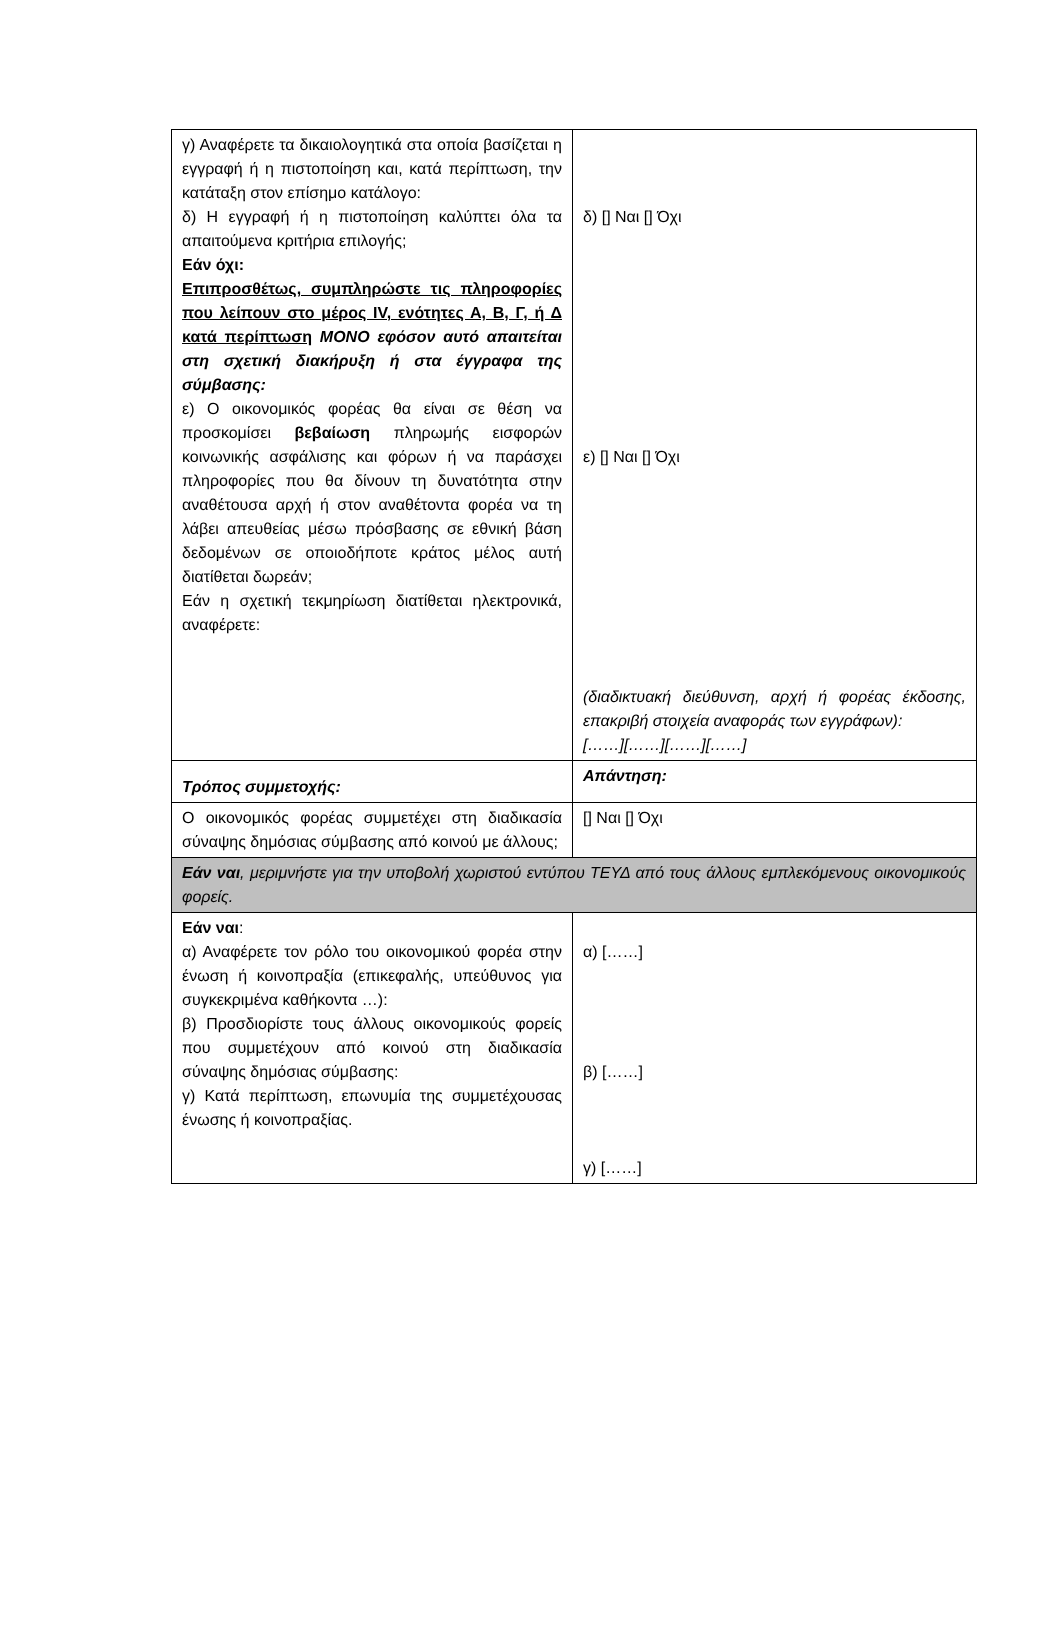| γ) Αναφέρετε τα δικαιολογητικά στα οποία βασίζεται η εγγραφή ή η πιστοποίηση και, κατά περίπτωση, την κατάταξη στον επίσημο κατάλογο: δ) Η εγγραφή ή η πιστοποίηση καλύπτει όλα τα απαιτούμενα κριτήρια επιλογής; Εάν όχι: Επιπροσθέτως, συμπληρώστε τις πληροφορίες που λείπουν στο μέρος IV, ενότητες Α, Β, Γ, ή Δ κατά περίπτωση ΜΟΝΟ εφόσον αυτό απαιτείται στη σχετική διακήρυξη ή στα έγγραφα της σύμβασης: ε) Ο οικονομικός φορέας θα είναι σε θέση να προσκομίσει βεβαίωση πληρωμής εισφορών κοινωνικής ασφάλισης και φόρων ή να παράσχει πληροφορίες που θα δίνουν τη δυνατότητα στην αναθέτουσα αρχή ή στον αναθέτοντα φορέα να τη λάβει απευθείας μέσω πρόσβασης σε εθνική βάση δεδομένων σε οποιοδήποτε κράτος μέλος αυτή διατίθεται δωρεάν; Εάν η σχετική τεκμηρίωση διατίθεται ηλεκτρονικά, αναφέρετε: | δ) [] Ναι [] Όχι ε) [] Ναι [] Όχι (διαδικτυακή διεύθυνση, αρχή ή φορέας έκδοσης, επακριβή στοιχεία αναφοράς των εγγράφων): [……][……][……][……] |
| Τρόπος συμμετοχής: | Απάντηση: |
| Ο οικονομικός φορέας συμμετέχει στη διαδικασία σύναψης δημόσιας σύμβασης από κοινού με άλλους; | [] Ναι [] Όχι |
| Εάν ναι , μεριμνήστε για την υποβολή χωριστού εντύπου ΤΕΥΔ από τους άλλους εμπλεκόμενους οικονομικούς φορείς. | |
| Εάν ναι : α) Αναφέρετε τον ρόλο του οικονομικού φορέα στην ένωση ή κοινοπραξία (επικεφαλής, υπεύθυνος για συγκεκριμένα καθήκοντα …): β) Προσδιορίστε τους άλλους οικονομικούς φορείς που συμμετέχουν από κοινού στη διαδικασία σύναψης δημόσιας σύμβασης: γ) Κατά περίπτωση, επωνυμία της συμμετέχουσας ένωσης ή κοινοπραξίας. | α) [……] β) [……] γ) [……] |